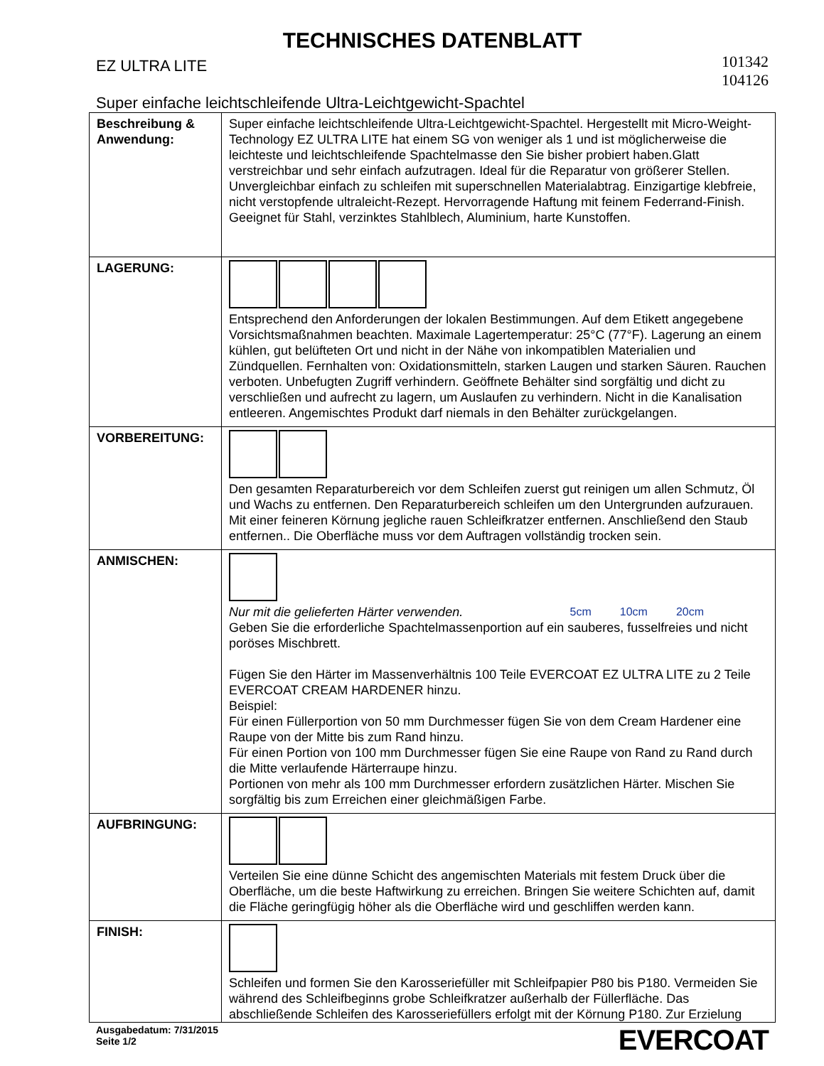TECHNISCHES DATENBLATT
EZ ULTRA LITE
101342
104126
Super einfache leichtschleifende Ultra-Leichtgewicht-Spachtel
| Beschreibung & Anwendung: | Super einfache leichtschleifende Ultra-Leichtgewicht-Spachtel. Hergestellt mit Micro-Weight-Technology EZ ULTRA LITE hat einem SG von weniger als 1 und ist möglicherweise die leichteste und leichtschleifende Spachtelmasse den Sie bisher probiert haben.Glatt verstreichbar und sehr einfach aufzutragen. Ideal für die Reparatur von größerer Stellen. Unvergleichbar einfach zu schleifen mit superschnellen Materialabtrag. Einzigartige klebfreie, nicht verstopfende ultraleicht-Rezept. Hervorragende Haftung mit feinem Federrand-Finish. Geeignet für Stahl, verzinktes Stahlblech, Aluminium, harte Kunstoffen. |
| LAGERUNG: | Entsprechend den Anforderungen der lokalen Bestimmungen. Auf dem Etikett angegebene Vorsichtsmaßnahmen beachten. Maximale Lagertemperatur: 25°C (77°F). Lagerung an einem kühlen, gut belüfteten Ort und nicht in der Nähe von inkompatiblen Materialien und Zündquellen. Fernhalten von: Oxidationsmitteln, starken Laugen und starken Säuren. Rauchen verboten. Unbefugten Zugriff verhindern. Geöffnete Behälter sind sorgfältig und dicht zu verschließen und aufrecht zu lagern, um Auslaufen zu verhindern. Nicht in die Kanalisation entleeren. Angemischtes Produkt darf niemals in den Behälter zurückgelangen. |
| VORBEREITUNG: | Den gesamten Reparaturbereich vor dem Schleifen zuerst gut reinigen um allen Schmutz, Öl und Wachs zu entfernen. Den Reparaturbereich schleifen um den Untergrunden aufzurauen. Mit einer feineren Körnung jegliche rauen Schleifkratzer entfernen. Anschließend den Staub entfernen.. Die Oberfläche muss vor dem Auftragen vollständig trocken sein. |
| ANMISCHEN: | Nur mit die gelieferten Härter verwenden. 5cm 10cm 20cm Geben Sie die erforderliche Spachtelmassenportion auf ein sauberes, fusselfreies und nicht poröses Mischbrett. Fügen Sie den Härter im Massenverhältnis 100 Teile EVERCOAT EZ ULTRA LITE zu 2 Teile EVERCOAT CREAM HARDENER hinzu. Beispiel: Für einen Füllerportion von 50 mm Durchmesser fügen Sie von dem Cream Hardener eine Raupe von der Mitte bis zum Rand hinzu. Für einen Portion von 100 mm Durchmesser fügen Sie eine Raupe von Rand zu Rand durch die Mitte verlaufende Härterraupe hinzu. Portionen von mehr als 100 mm Durchmesser erfordern zusätzlichen Härter. Mischen Sie sorgfältig bis zum Erreichen einer gleichmäßigen Farbe. |
| AUFBRINGUNG: | Verteilen Sie eine dünne Schicht des angemischten Materials mit festem Druck über die Oberfläche, um die beste Haftwirkung zu erreichen. Bringen Sie weitere Schichten auf, damit die Fläche geringfügig höher als die Oberfläche wird und geschliffen werden kann. |
| FINISH: | Schleifen und formen Sie den Karosseriefüller mit Schleifpapier P80 bis P180. Vermeiden Sie während des Schleifbeginns grobe Schleifkratzer außerhalb der Füllerfläche. Das abschließende Schleifen des Karosseriefüllers erfolgt mit der Körnung P180. Zur Erzielung |
Ausgabedatum: 7/31/2015
Seite 1/2
EVERCOAT